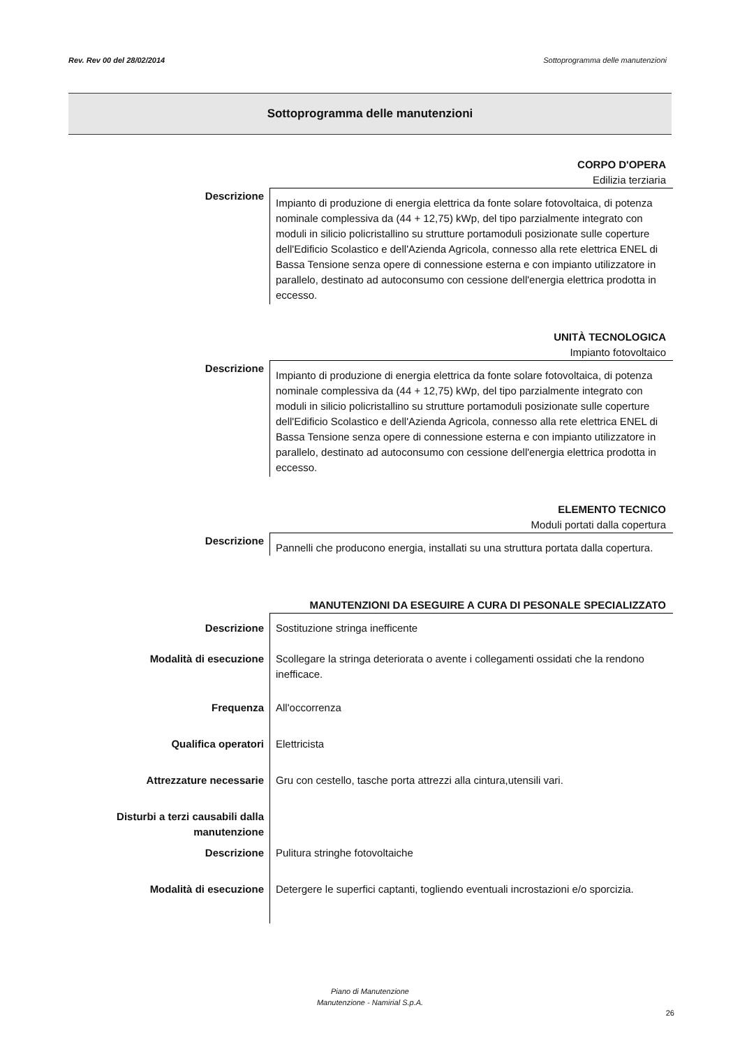Rev. Rev 00 del 28/02/2014 Sottoprogramma delle manutenzioni
Sottoprogramma delle manutenzioni
CORPO D'OPERA
Edilizia terziaria
| Descrizione | Impianto di produzione di energia elettrica da fonte solare fotovoltaica, di potenza nominale complessiva da (44 + 12,75) kWp, del tipo parzialmente integrato con moduli in silicio policristallino su strutture portamoduli posizionate sulle coperture dell'Edificio Scolastico e dell'Azienda Agricola, connesso alla rete elettrica ENEL di Bassa Tensione senza opere di connessione esterna e con impianto utilizzatore in parallelo, destinato ad autoconsumo con cessione dell'energia elettrica prodotta in eccesso. |
UNITÀ TECNOLOGICA
Impianto fotovoltaico
| Descrizione | Impianto di produzione di energia elettrica da fonte solare fotovoltaica, di potenza nominale complessiva da (44 + 12,75) kWp, del tipo parzialmente integrato con moduli in silicio policristallino su strutture portamoduli posizionate sulle coperture dell'Edificio Scolastico e dell'Azienda Agricola, connesso alla rete elettrica ENEL di Bassa Tensione senza opere di connessione esterna e con impianto utilizzatore in parallelo, destinato ad autoconsumo con cessione dell'energia elettrica prodotta in eccesso. |
ELEMENTO TECNICO
Moduli portati dalla copertura
| Descrizione | Pannelli che producono energia, installati su una struttura portata dalla copertura. |
MANUTENZIONI DA ESEGUIRE A CURA DI PESONALE SPECIALIZZATO
| Descrizione | Sostituzione stringa inefficente |
| Modalità di esecuzione | Scollegare la stringa deteriorata o avente i collegamenti ossidati che la rendono inefficace. |
| Frequenza | All'occorrenza |
| Qualifica operatori | Elettricista |
| Attrezzature necessarie | Gru con cestello, tasche porta attrezzi alla cintura,utensili vari. |
| Disturbi a terzi causabili dalla manutenzione | |
| Descrizione | Pulitura stringhe fotovoltaiche |
| Modalità di esecuzione | Detergere le superfici captanti, togliendo eventuali incrostazioni e/o sporcizia. |
Piano di Manutenzione
Manutenzione - Namirial S.p.A.
26